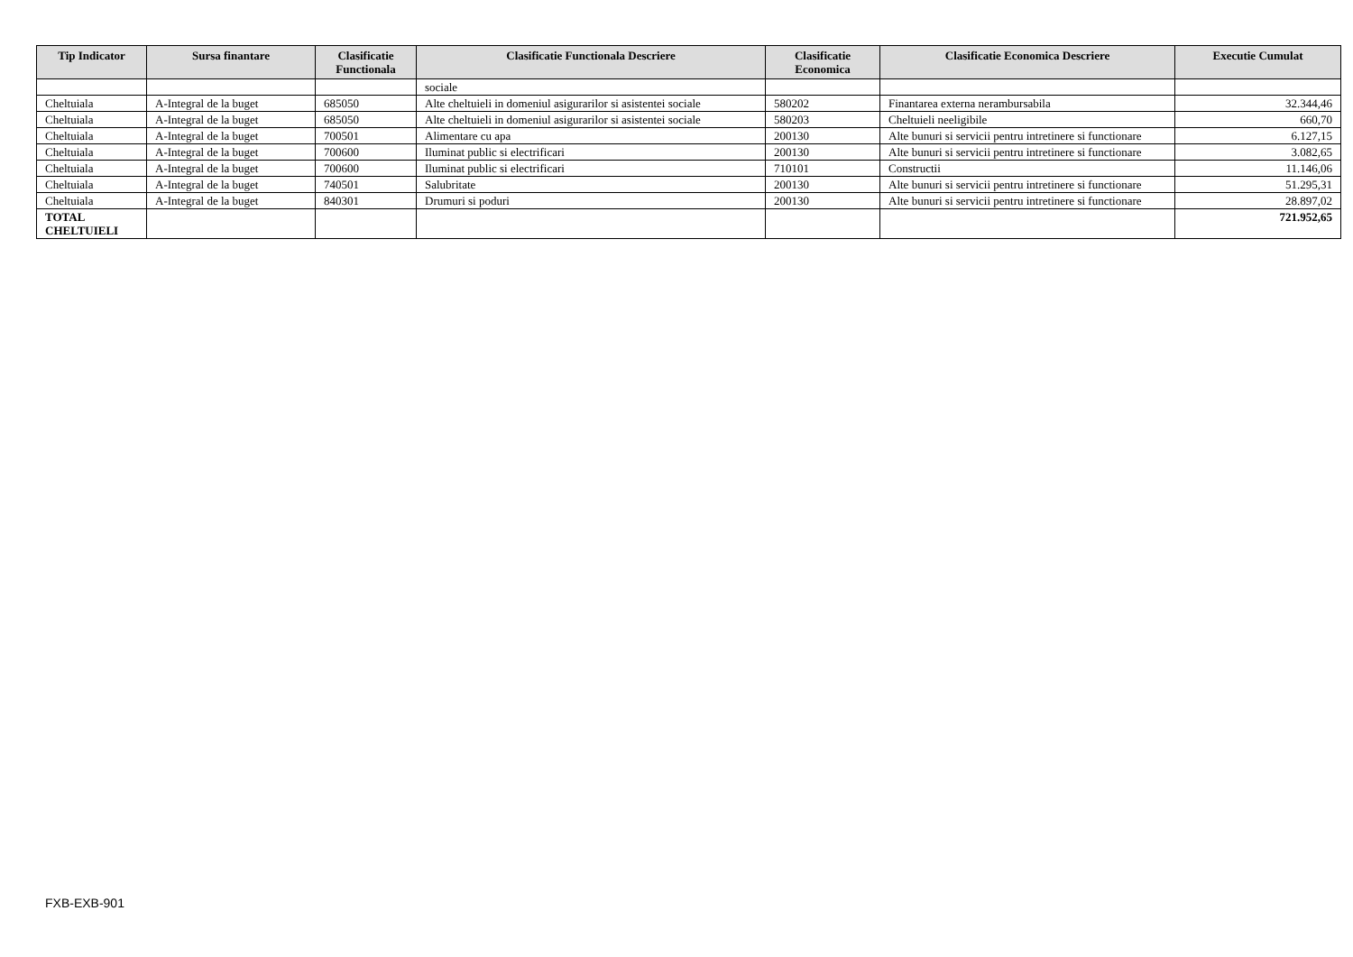| Tip Indicator | Sursa finantare | Clasificatie Functionala | Clasificatie Functionala Descriere | Clasificatie Economica | Clasificatie Economica Descriere | Executie Cumulat |
| --- | --- | --- | --- | --- | --- | --- |
| | | | sociale | | | |
| Cheltuiala | A-Integral de la buget | 685050 | Alte cheltuieli in domeniul asigurarilor si asistentei sociale | 580202 | Finantarea externa nerambursabila | 32.344,46 |
| Cheltuiala | A-Integral de la buget | 685050 | Alte cheltuieli in domeniul asigurarilor si asistentei sociale | 580203 | Cheltuieli neeligibile | 660,70 |
| Cheltuiala | A-Integral de la buget | 700501 | Alimentare cu apa | 200130 | Alte bunuri si servicii pentru intretinere si functionare | 6.127,15 |
| Cheltuiala | A-Integral de la buget | 700600 | Iluminat public si electrificari | 200130 | Alte bunuri si servicii pentru intretinere si functionare | 3.082,65 |
| Cheltuiala | A-Integral de la buget | 700600 | Iluminat public si electrificari | 710101 | Constructii | 11.146,06 |
| Cheltuiala | A-Integral de la buget | 740501 | Salubritate | 200130 | Alte bunuri si servicii pentru intretinere si functionare | 51.295,31 |
| Cheltuiala | A-Integral de la buget | 840301 | Drumuri si poduri | 200130 | Alte bunuri si servicii pentru intretinere si functionare | 28.897,02 |
| TOTAL CHELTUIELI | | | | | | 721.952,65 |
FXB-EXB-901